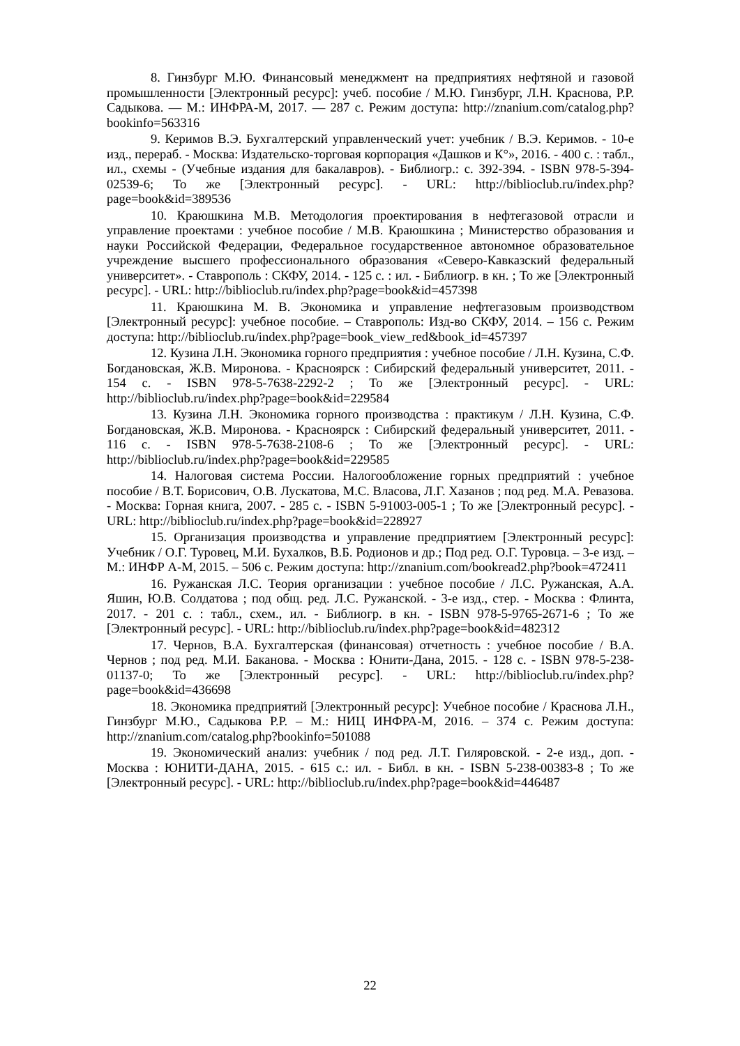8. Гинзбург М.Ю. Финансовый менеджмент на предприятиях нефтяной и газовой промышленности [Электронный ресурс]: учеб. пособие / М.Ю. Гинзбург, Л.Н. Краснова, Р.Р. Садыкова. — М.: ИНФРА-М, 2017. — 287 с. Режим доступа: http://znanium.com/catalog.php?bookinfo=563316
9. Керимов В.Э. Бухгалтерский управленческий учет: учебник / В.Э. Керимов. - 10-е изд., перераб. - Москва: Издательско-торговая корпорация «Дашков и К°», 2016. - 400 с. : табл., ил., схемы - (Учебные издания для бакалавров). - Библиогр.: с. 392-394. - ISBN 978-5-394-02539-6; То же [Электронный ресурс]. - URL: http://biblioclub.ru/index.php?page=book&id=389536
10. Краюшкина М.В. Методология проектирования в нефтегазовой отрасли и управление проектами : учебное пособие / М.В. Краюшкина ; Министерство образования и науки Российской Федерации, Федеральное государственное автономное образовательное учреждение высшего профессионального образования «Северо-Кавказский федеральный университет». - Ставрополь : СКФУ, 2014. - 125 с. : ил. - Библиогр. в кн. ; То же [Электронный ресурс]. - URL: http://biblioclub.ru/index.php?page=book&id=457398
11. Краюшкина М. В. Экономика и управление нефтегазовым производством [Электронный ресурс]: учебное пособие. – Ставрополь: Изд-во СКФУ, 2014. – 156 с. Режим доступа: http://biblioclub.ru/index.php?page=book_view_red&book_id=457397
12. Кузина Л.Н. Экономика горного предприятия : учебное пособие / Л.Н. Кузина, С.Ф. Богдановская, Ж.В. Миронова. - Красноярск : Сибирский федеральный университет, 2011. - 154 с. - ISBN 978-5-7638-2292-2 ; То же [Электронный ресурс]. - URL: http://biblioclub.ru/index.php?page=book&id=229584
13. Кузина Л.Н. Экономика горного производства : практикум / Л.Н. Кузина, С.Ф. Богдановская, Ж.В. Миронова. - Красноярск : Сибирский федеральный университет, 2011. - 116 с. - ISBN 978-5-7638-2108-6 ; То же [Электронный ресурс]. - URL: http://biblioclub.ru/index.php?page=book&id=229585
14. Налоговая система России. Налогообложение горных предприятий : учебное пособие / В.Т. Борисович, О.В. Лускатова, М.С. Власова, Л.Г. Хазанов ; под ред. М.А. Ревазова. - Москва: Горная книга, 2007. - 285 с. - ISBN 5-91003-005-1 ; То же [Электронный ресурс]. - URL: http://biblioclub.ru/index.php?page=book&id=228927
15. Организация производства и управление предприятием [Электронный ресурс]: Учебник / О.Г. Туровец, М.И. Бухалков, В.Б. Родионов и др.; Под ред. О.Г. Туровца. – 3-е изд. – М.: ИНФР А-М, 2015. – 506 с. Режим доступа: http://znanium.com/bookread2.php?book=472411
16. Ружанская Л.С. Теория организации : учебное пособие / Л.С. Ружанская, А.А. Яшин, Ю.В. Солдатова ; под общ. ред. Л.С. Ружанской. - 3-е изд., стер. - Москва : Флинта, 2017. - 201 с. : табл., схем., ил. - Библиогр. в кн. - ISBN 978-5-9765-2671-6 ; То же [Электронный ресурс]. - URL: http://biblioclub.ru/index.php?page=book&id=482312
17. Чернов, В.А. Бухгалтерская (финансовая) отчетность : учебное пособие / В.А. Чернов ; под ред. М.И. Баканова. - Москва : Юнити-Дана, 2015. - 128 с. - ISBN 978-5-238-01137-0; То же [Электронный ресурс]. - URL: http://biblioclub.ru/index.php?page=book&id=436698
18. Экономика предприятий [Электронный ресурс]: Учебное пособие / Краснова Л.Н., Гинзбург М.Ю., Садыкова Р.Р. – М.: НИЦ ИНФРА-М, 2016. – 374 с. Режим доступа: http://znanium.com/catalog.php?bookinfo=501088
19. Экономический анализ: учебник / под ред. Л.Т. Гиляровской. - 2-е изд., доп. - Москва : ЮНИТИ-ДАНА, 2015. - 615 с.: ил. - Библ. в кн. - ISBN 5-238-00383-8 ; То же [Электронный ресурс]. - URL: http://biblioclub.ru/index.php?page=book&id=446487
22